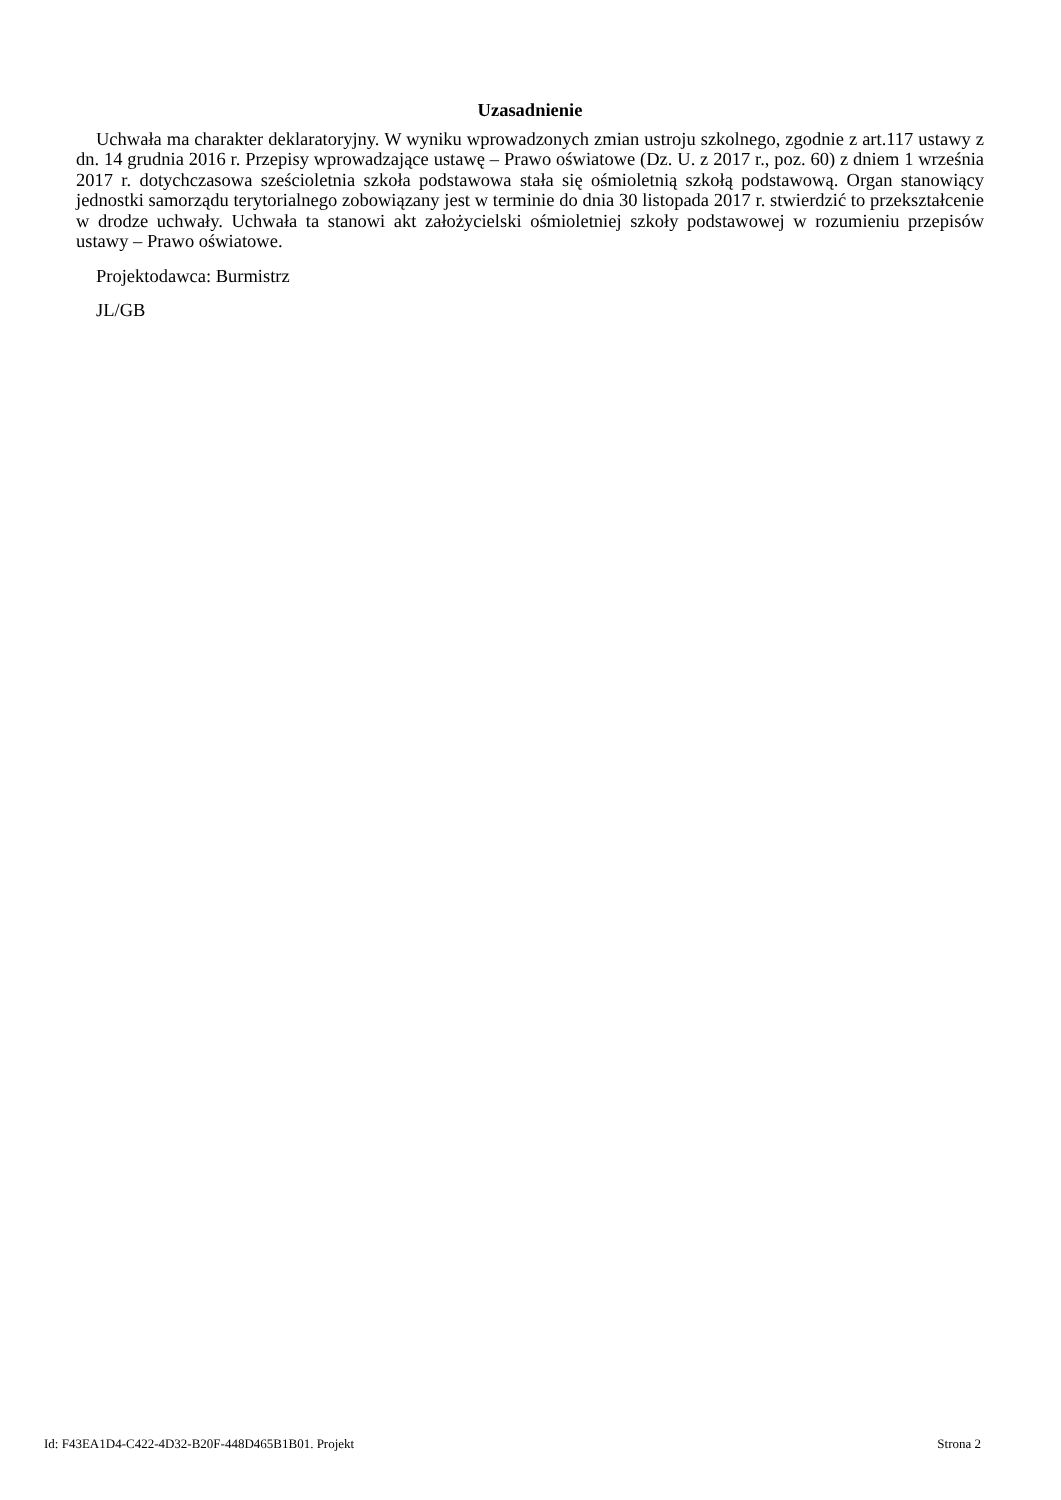Uzasadnienie
Uchwała ma charakter deklaratoryjny. W wyniku wprowadzonych zmian ustroju szkolnego, zgodnie z art.117 ustawy z dn. 14 grudnia 2016 r. Przepisy wprowadzające ustawę – Prawo oświatowe (Dz. U. z 2017 r., poz. 60) z dniem 1 września 2017 r. dotychczasowa sześcioletnia szkoła podstawowa stała się ośmioletnią szkołą podstawową. Organ stanowiący jednostki samorządu terytorialnego zobowiązany jest w terminie do dnia 30 listopada 2017 r. stwierdzić to przekształcenie w drodze uchwały. Uchwała ta stanowi akt założycielski ośmioletniej szkoły podstawowej w rozumieniu przepisów ustawy – Prawo oświatowe.
Projektodawca: Burmistrz
JL/GB
Id: F43EA1D4-C422-4D32-B20F-448D465B1B01. Projekt Strona 2